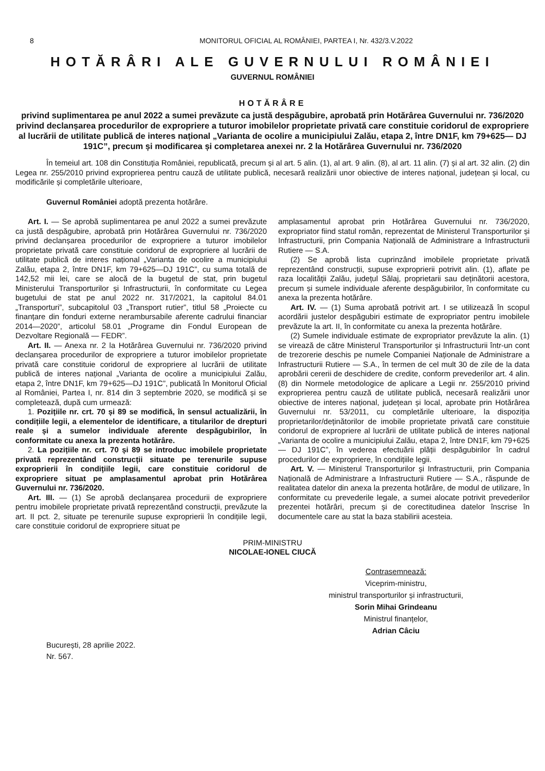8 MONITORUL OFICIAL AL ROMÂNIEI, PARTEA I, Nr. 432/3.V.2022
HOTĂRÂRI ALE GUVERNULUI ROMÂNIEI
GUVERNUL ROMÂNIEI
HOTĂRÂRE
privind suplimentarea pe anul 2022 a sumei prevăzute ca justă despăgubire, aprobată prin Hotărârea Guvernului nr. 736/2020 privind declanșarea procedurilor de expropriere a tuturor imobilelor proprietate privată care constituie coridorul de expropriere al lucrării de utilitate publică de interes național „Varianta de ocolire a municipiului Zalău, etapa 2, între DN1F, km 79+625— DJ 191C”, precum și modificarea și completarea anexei nr. 2 la Hotărârea Guvernului nr. 736/2020
În temeiul art. 108 din Constituția României, republicată, precum și al art. 5 alin. (1), al art. 9 alin. (8), al art. 11 alin. (7) și al art. 32 alin. (2) din Legea nr. 255/2010 privind exproprierea pentru cauză de utilitate publică, necesară realizării unor obiective de interes național, județean și local, cu modificările și completările ulterioare,
Guvernul României adoptă prezenta hotărâre.
Art. I. — Se aprobă suplimentarea pe anul 2022 a sumei prevăzute ca justă despăgubire, aprobată prin Hotărârea Guvernului nr. 736/2020 privind declanșarea procedurilor de expropriere a tuturor imobilelor proprietate privată care constituie coridorul de expropriere al lucrării de utilitate publică de interes național „Varianta de ocolire a municipiului Zalău, etapa 2, între DN1F, km 79+625—DJ 191C”, cu suma totală de 142,52 mii lei, care se alocă de la bugetul de stat, prin bugetul Ministerului Transporturilor și Infrastructurii, în conformitate cu Legea bugetului de stat pe anul 2022 nr. 317/2021, la capitolul 84.01 „Transporturi”, subcapitolul 03 „Transport rutier”, titlul 58 „Proiecte cu finanțare din fonduri externe nerambursabile aferente cadrului financiar 2014—2020”, articolul 58.01 „Programe din Fondul European de Dezvoltare Regională — FEDR”.
Art. II. — Anexa nr. 2 la Hotărârea Guvernului nr. 736/2020 privind declanșarea procedurilor de expropriere a tuturor imobilelor proprietate privată care constituie coridorul de expropriere al lucrării de utilitate publică de interes național „Varianta de ocolire a municipiului Zalău, etapa 2, între DN1F, km 79+625—DJ 191C”, publicată în Monitorul Oficial al României, Partea I, nr. 814 din 3 septembrie 2020, se modifică și se completează, după cum urmează:
1. Pozițiile nr. crt. 70 și 89 se modifică, în sensul actualizării, în condițiile legii, a elementelor de identificare, a titularilor de drepturi reale și a sumelor individuale aferente despăgubirilor, în conformitate cu anexa la prezenta hotărâre.
2. La pozițiile nr. crt. 70 și 89 se introduc imobilele proprietate privată reprezentând construcții situate pe terenurile supuse exproprierii în condițiile legii, care constituie coridorul de expropriere situat pe amplasamentul aprobat prin Hotărârea Guvernului nr. 736/2020.
Art. III. — (1) Se aprobă declanșarea procedurii de expropriere pentru imobilele proprietate privată reprezentând construcții, prevăzute la art. II pct. 2, situate pe terenurile supuse exproprierii în condițiile legii, care constituie coridorul de expropriere situat pe
amplasamentul aprobat prin Hotărârea Guvernului nr. 736/2020, expropriator fiind statul român, reprezentat de Ministerul Transporturilor și Infrastructurii, prin Compania Națională de Administrare a Infrastructurii Rutiere — S.A.
(2) Se aprobă lista cuprinzând imobilele proprietate privată reprezentând construcții, supuse exproprierii potrivit alin. (1), aflate pe raza localității Zalău, județul Sălaj, proprietarii sau deținătorii acestora, precum și sumele individuale aferente despăgubirilor, în conformitate cu anexa la prezenta hotărâre.
Art. IV. — (1) Suma aprobată potrivit art. I se utilizează în scopul acordării justelor despăgubiri estimate de expropriator pentru imobilele prevăzute la art. II, în conformitate cu anexa la prezenta hotărâre.
(2) Sumele individuale estimate de expropriator prevăzute la alin. (1) se virează de către Ministerul Transporturilor și Infrastructurii într-un cont de trezorerie deschis pe numele Companiei Naționale de Administrare a Infrastructurii Rutiere — S.A., în termen de cel mult 30 de zile de la data aprobării cererii de deschidere de credite, conform prevederilor art. 4 alin. (8) din Normele metodologice de aplicare a Legii nr. 255/2010 privind exproprierea pentru cauză de utilitate publică, necesară realizării unor obiective de interes național, județean și local, aprobate prin Hotărârea Guvernului nr. 53/2011, cu completările ulterioare, la dispoziția proprietarilor/deținătorilor de imobile proprietate privată care constituie coridorul de expropriere al lucrării de utilitate publică de interes național „Varianta de ocolire a municipiului Zalău, etapa 2, între DN1F, km 79+625— DJ 191C”, în vederea efectuării plății despăgubirilor în cadrul procedurilor de expropriere, în condițiile legii.
Art. V. — Ministerul Transporturilor și Infrastructurii, prin Compania Națională de Administrare a Infrastructurii Rutiere — S.A., răspunde de realitatea datelor din anexa la prezenta hotărâre, de modul de utilizare, în conformitate cu prevederile legale, a sumei alocate potrivit prevederilor prezentei hotărâri, precum și de corectitudinea datelor înscrise în documentele care au stat la baza stabilirii acesteia.
PRIM-MINISTRU
NICOLAE-IONEL CIUCĂ
Contrasemnează:
Viceprim-ministru,
ministrul transporturilor și infrastructurii,
Sorin Mihai Grindeanu
Ministrul finanțelor,
Adrian Câciu
București, 28 aprilie 2022.
Nr. 567.